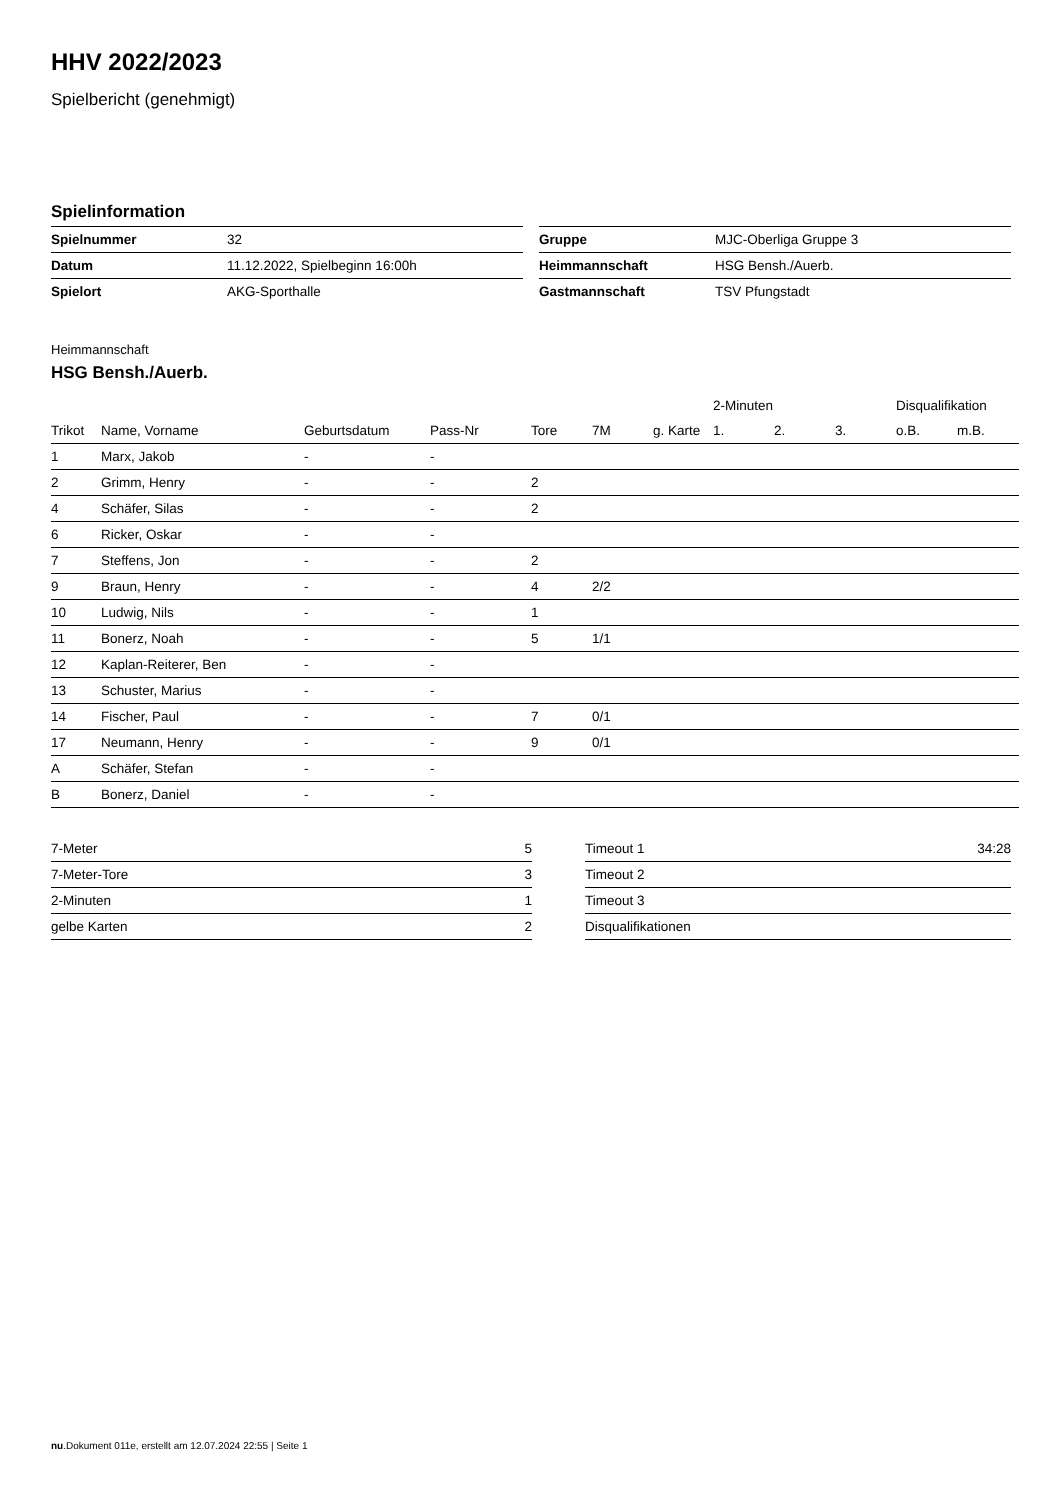HHV 2022/2023
Spielbericht (genehmigt)
Spielinformation
| Spielnummer | 32 |
| Datum | 11.12.2022, Spielbeginn 16:00h |
| Spielort | AKG-Sporthalle |
| Gruppe | MJC-Oberliga Gruppe 3 |
| Heimmannschaft | HSG Bensh./Auerb. |
| Gastmannschaft | TSV Pfungstadt |
Heimmannschaft
HSG Bensh./Auerb.
| | | | | | | | 2-Minuten | | | Disqualifikation | |
| --- | --- | --- | --- | --- | --- | --- | --- | --- | --- | --- | --- |
| Trikot | Name, Vorname | Geburtsdatum | Pass-Nr | Tore | 7M | g. Karte | 1. | 2. | 3. | o.B. | m.B. |
| 1 | Marx, Jakob | - | - | | | | | | | | |
| 2 | Grimm, Henry | - | - | 2 | | | | | | | |
| 4 | Schäfer, Silas | - | - | 2 | | | | | | | |
| 6 | Ricker, Oskar | - | - | | | | | | | | |
| 7 | Steffens, Jon | - | - | 2 | | | | | | | |
| 9 | Braun, Henry | - | - | 4 | 2/2 | | | | | | |
| 10 | Ludwig, Nils | - | - | 1 | | | | | | | |
| 11 | Bonerz, Noah | - | - | 5 | 1/1 | | | | | | |
| 12 | Kaplan-Reiterer, Ben | - | - | | | | | | | | |
| 13 | Schuster, Marius | - | - | | | | | | | | |
| 14 | Fischer, Paul | - | - | 7 | 0/1 | | | | | | |
| 17 | Neumann, Henry | - | - | 9 | 0/1 | | | | | | |
| A | Schäfer, Stefan | - | - | | | | | | | | |
| B | Bonerz, Daniel | - | - | | | | | | | | |
| 7-Meter | 5 |
| 7-Meter-Tore | 3 |
| 2-Minuten | 1 |
| gelbe Karten | 2 |
| Timeout 1 | 34:28 |
| Timeout 2 | |
| Timeout 3 | |
| Disqualifikationen | |
nu.Dokument 011e, erstellt am 12.07.2024 22:55 | Seite 1